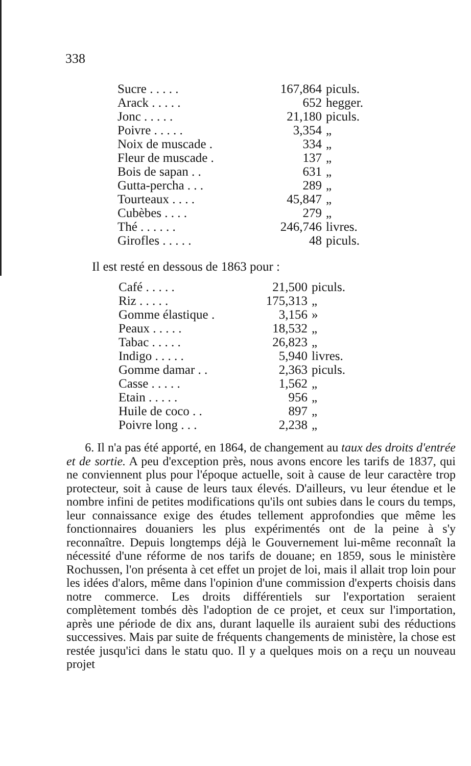338
| Sucre . . . . . | 167,864 | piculs. |
| Arack . . . . . | 652 | hegger. |
| Jonc . . . . . | 21,180 | piculs. |
| Poivre . . . . . | 3,354 | „ |
| Noix de muscade . | 334 | „ |
| Fleur de muscade . | 137 | „ |
| Bois de sapan . . | 631 | „ |
| Gutta-percha . . . | 289 | „ |
| Tourteaux . . . . | 45,847 | „ |
| Cubèbes . . . . | 279 | „ |
| Thé . . . . . . | 246,746 | livres. |
| Girofles . . . . . | 48 | piculs. |
Il est resté en dessous de 1863 pour :
| Café . . . . . | 21,500 | piculs. |
| Riz . . . . . | 175,313 | „ |
| Gomme élastique . | 3,156 | » |
| Peaux . . . . . | 18,532 | „ |
| Tabac . . . . . | 26,823 | „ |
| Indigo . . . . . | 5,940 | livres. |
| Gomme damar . . | 2,363 | piculs. |
| Casse . . . . . | 1,562 | „ |
| Etain . . . . . | 956 | „ |
| Huile de coco . . | 897 | „ |
| Poivre long . . . | 2,238 | „ |
6. Il n'a pas été apporté, en 1864, de changement au taux des droits d'entrée et de sortie. A peu d'exception près, nous avons encore les tarifs de 1837, qui ne conviennent plus pour l'époque actuelle, soit à cause de leur caractère trop protecteur, soit à cause de leurs taux élevés. D'ailleurs, vu leur étendue et le nombre infini de petites modifications qu'ils ont subies dans le cours du temps, leur connaissance exige des études tellement approfondies que même les fonctionnaires douaniers les plus expérimentés ont de la peine à s'y reconnaître. Depuis longtemps déjà le Gouvernement lui-même reconnaît la nécessité d'une réforme de nos tarifs de douane; en 1859, sous le ministère Rochussen, l'on présenta à cet effet un projet de loi, mais il allait trop loin pour les idées d'alors, même dans l'opinion d'une commission d'experts choisis dans notre commerce. Les droits différentiels sur l'exportation seraient complètement tombés dès l'adoption de ce projet, et ceux sur l'importation, après une période de dix ans, durant laquelle ils auraient subi des réductions successives. Mais par suite de fréquents changements de ministère, la chose est restée jusqu'ici dans le statu quo. Il y a quelques mois on a reçu un nouveau projet